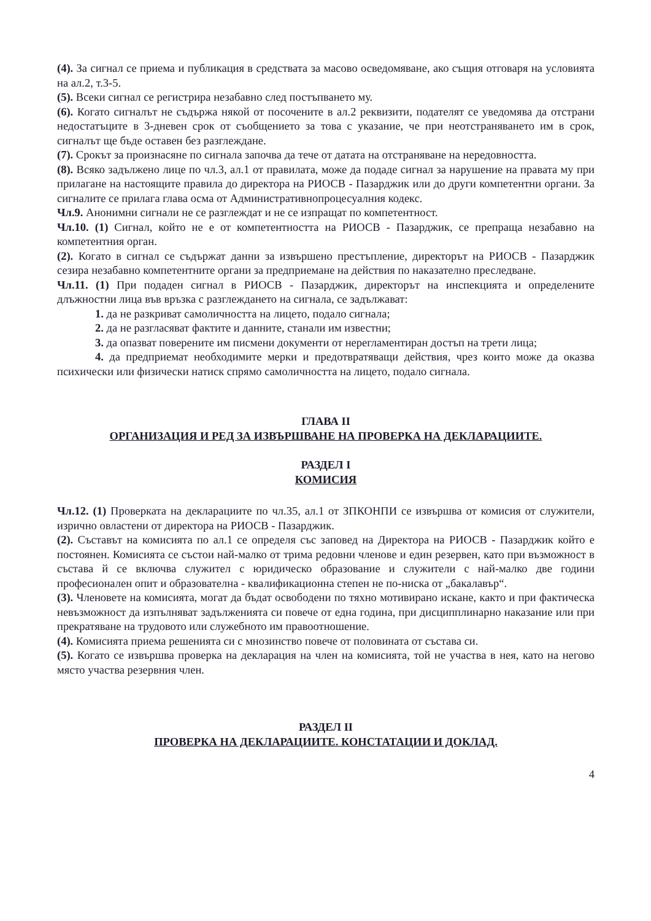(4). За сигнал се приема и публикация в средствата за масово осведомяване, ако същия отговаря на условията на ал.2, т.3-5.
(5). Всеки сигнал се регистрира незабавно след постъпването му.
(6). Когато сигналът не съдържа някой от посочените в ал.2 реквизити, подателят се уведомява да отстрани недостатъците в 3-дневен срок от съобщението за това с указание, че при неотстраняването им в срок, сигналът ще бъде оставен без разглеждане.
(7). Срокът за произнасяне по сигнала започва да тече от датата на отстраняване на нередовността.
(8). Всяко задължено лице по чл.3, ал.1 от правилата, може да подаде сигнал за нарушение на правата му при прилагане на настоящите правила до директора на РИОСВ - Пазарджик или до други компетентни органи. За сигналите се прилага глава осма от Административнопроцесуалния кодекс.
Чл.9. Анонимни сигнали не се разглеждат и не се изпращат по компетентност.
Чл.10. (1) Сигнал, който не е от компетентността на РИОСВ - Пазарджик, се препраща незабавно на компетентния орган.
(2). Когато в сигнал се съдържат данни за извършено престъпление, директорът на РИОСВ - Пазарджик сезира незабавно компетентните органи за предприемане на действия по наказателно преследване.
Чл.11. (1) При подаден сигнал в РИОСВ - Пазарджик, директорът на инспекцията и определените длъжностни лица във връзка с разглеждането на сигнала, се задължават:
1. да не разкриват самоличността на лицето, подало сигнала;
2. да не разгласяват фактите и данните, станали им известни;
3. да опазват поверените им писмени документи от нерегламентиран достъп на трети лица;
4. да предприемат необходимите мерки и предотвратяващи действия, чрез които може да оказва психически или физически натиск спрямо самоличността на лицето, подало сигнала.
ГЛАВА II
ОРГАНИЗАЦИЯ И РЕД ЗА ИЗВЪРШВАНЕ НА ПРОВЕРКА НА ДЕКЛАРАЦИИТЕ.
РАЗДЕЛ I
КОМИСИЯ
Чл.12. (1) Проверката на декларациите по чл.35, ал.1 от ЗПКОНПИ се извършва от комисия от служители, изрично овластени от директора на РИОСВ - Пазарджик.
(2). Съставът на комисията по ал.1 се определя със заповед на Директора на РИОСВ - Пазарджик който е постоянен. Комисията се състои най-малко от трима редовни членове и един резервен, като при възможност в състава й се включва служител с юридическо образование и служители с най-малко две години професионален опит и образователна - квалификационна степен не по-ниска от „бакалавър“.
(3). Членовете на комисията, могат да бъдат освободени по тяхно мотивирано искане, както и при фактическа невъзможност да изпълняват задълженията си повече от една година, при дисципплинарно наказание или при прекратяване на трудовото или служебното им правоотношение.
(4). Комисията приема решенията си с мнозинство повече от половината от състава си.
(5). Когато се извършва проверка на декларация на член на комисията, той не участва в нея, като на негово място участва резервния член.
РАЗДЕЛ II
ПРОВЕРКА НА ДЕКЛАРАЦИИТЕ. КОНСТАТАЦИИ И ДОКЛАД.
4